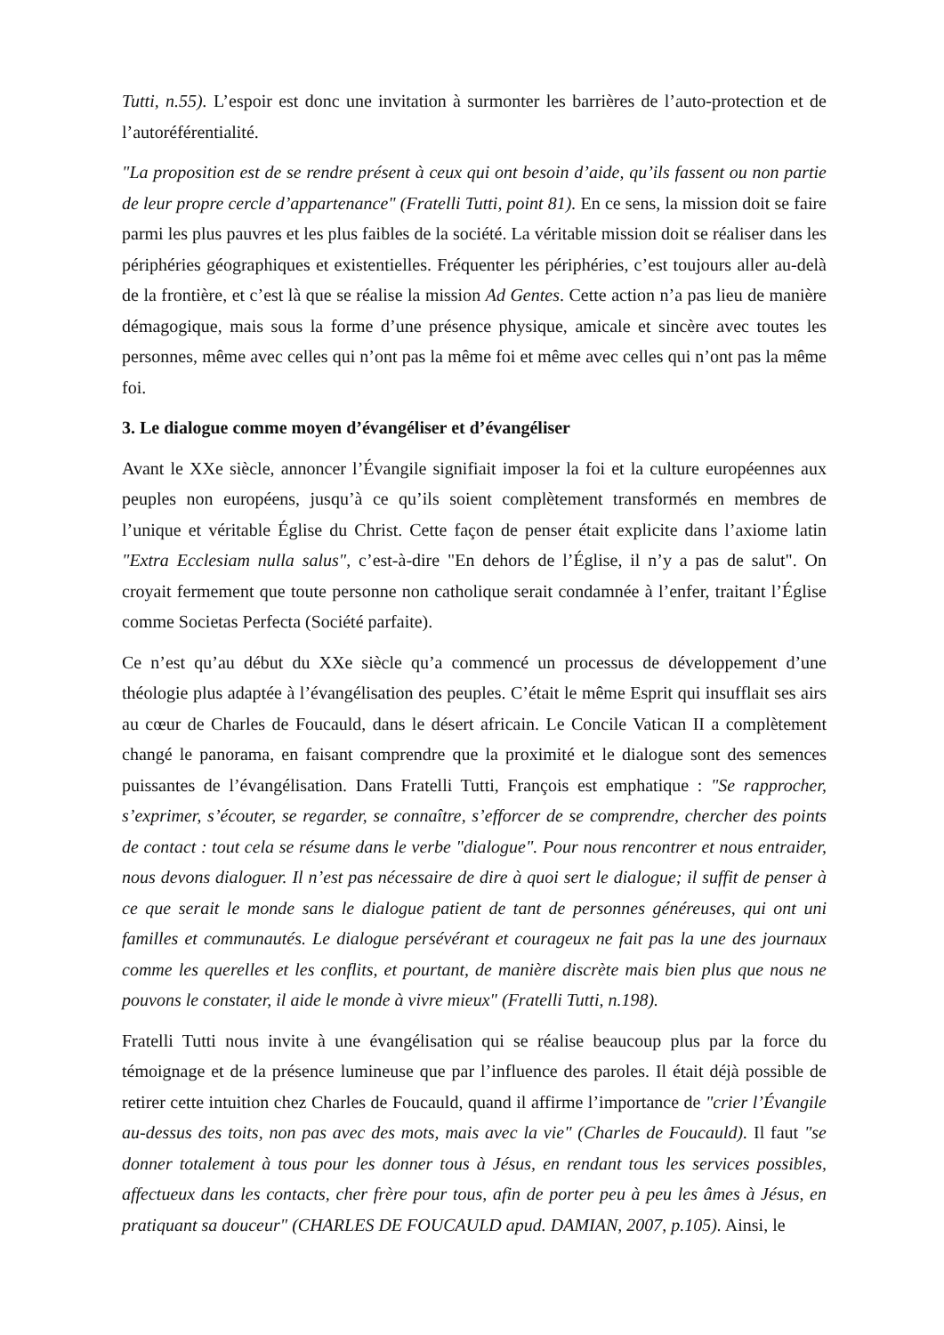Tutti, n.55). L’espoir est donc une invitation à surmonter les barrières de l’auto-protection et de l’autoréférentialité.
"La proposition est de se rendre présent à ceux qui ont besoin d’aide, qu’ils fassent ou non partie de leur propre cercle d’appartenance" (Fratelli Tutti, point 81). En ce sens, la mission doit se faire parmi les plus pauvres et les plus faibles de la société. La véritable mission doit se réaliser dans les périphéries géographiques et existentielles. Fréquenter les périphéries, c’est toujours aller au-delà de la frontière, et c’est là que se réalise la mission Ad Gentes. Cette action n’a pas lieu de manière démagogique, mais sous la forme d’une présence physique, amicale et sincère avec toutes les personnes, même avec celles qui n’ont pas la même foi et même avec celles qui n’ont pas la même foi.
3. Le dialogue comme moyen d’évangéliser et d’évangéliser
Avant le XXe siècle, annoncer l’Évangile signifiait imposer la foi et la culture européennes aux peuples non européens, jusqu’à ce qu’ils soient complètement transformés en membres de l’unique et véritable Église du Christ. Cette façon de penser était explicite dans l’axiome latin "Extra Ecclesiam nulla salus", c’est-à-dire "En dehors de l’Église, il n’y a pas de salut". On croyait fermement que toute personne non catholique serait condamnée à l’enfer, traitant l’Église comme Societas Perfecta (Société parfaite).
Ce n’est qu’au début du XXe siècle qu’a commencé un processus de développement d’une théologie plus adaptée à l’évangélisation des peuples. C’était le même Esprit qui insufflait ses airs au cœur de Charles de Foucauld, dans le désert africain. Le Concile Vatican II a complètement changé le panorama, en faisant comprendre que la proximité et le dialogue sont des semences puissantes de l’évangélisation. Dans Fratelli Tutti, François est emphatique : "Se rapprocher, s’exprimer, s’écouter, se regarder, se connaître, s’efforcer de se comprendre, chercher des points de contact : tout cela se résume dans le verbe "dialogue". Pour nous rencontrer et nous entraider, nous devons dialoguer. Il n’est pas nécessaire de dire à quoi sert le dialogue; il suffit de penser à ce que serait le monde sans le dialogue patient de tant de personnes généreuses, qui ont uni familles et communautés. Le dialogue persévérant et courageux ne fait pas la une des journaux comme les querelles et les conflits, et pourtant, de manière discrète mais bien plus que nous ne pouvons le constater, il aide le monde à vivre mieux" (Fratelli Tutti, n.198).
Fratelli Tutti nous invite à une évangélisation qui se réalise beaucoup plus par la force du témoignage et de la présence lumineuse que par l’influence des paroles. Il était déjà possible de retirer cette intuition chez Charles de Foucauld, quand il affirme l’importance de "crier l’Évangile au-dessus des toits, non pas avec des mots, mais avec la vie" (Charles de Foucauld). Il faut "se donner totalement à tous pour les donner tous à Jésus, en rendant tous les services possibles, affectueux dans les contacts, cher frère pour tous, afin de porter peu à peu les âmes à Jésus, en pratiquant sa douceur" (CHARLES DE FOUCAULD apud. DAMIAN, 2007, p.105). Ainsi, le